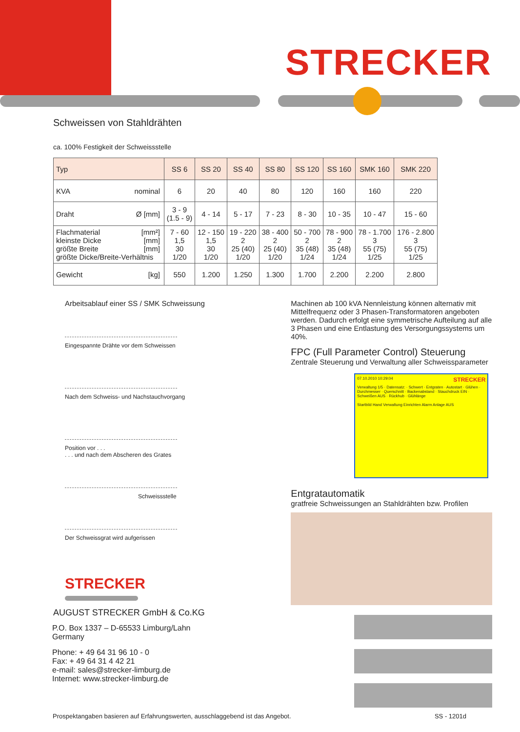STRECKER
Schweissen von Stahldrähten
ca. 100% Festigkeit der Schweissstelle
| Typ | SS 6 | SS 20 | SS 40 | SS 80 | SS 120 | SS 160 | SMK 160 | SMK 220 |
| --- | --- | --- | --- | --- | --- | --- | --- | --- |
| KVA nominal | 6 | 20 | 40 | 80 | 120 | 160 | 160 | 220 |
| Draht Ø [mm] | 3 - 9 (1.5 - 9) | 4 - 14 | 5 - 17 | 7 - 23 | 8 - 30 | 10 - 35 | 10 - 47 | 15 - 60 |
| Flachmaterial [mm²] kleinste Dicke [mm] größte Breite [mm] größte Dicke/Breite-Verhältnis | 7 - 60 1,5 30 1/20 | 12 - 150 1,5 30 1/20 | 19 - 220 2 25 (40) 1/20 | 38 - 400 2 25 (40) 1/20 | 50 - 700 2 35 (48) 1/24 | 78 - 900 2 35 (48) 1/24 | 78 - 1.700 3 55 (75) 1/25 | 176 - 2.800 3 55 (75) 1/25 |
| Gewicht [kg] | 550 | 1.200 | 1.250 | 1.300 | 1.700 | 2.200 | 2.200 | 2.800 |
Arbeitsablauf einer SS / SMK Schweissung
Eingespannte Drähte vor dem Schweissen
Nach dem Schweiss- und Nachstauchvorgang
Position vor . . .
. . . und nach dem Abscheren des Grates
Schweissstelle
Der Schweissgrat wird aufgerissen
STRECKER
AUGUST STRECKER GmbH & Co.KG
P.O. Box 1337 – D-65533 Limburg/Lahn
Germany
Phone: + 49 64 31 96 10 - 0
Fax: + 49 64 31 4 42 21
e-mail: sales@strecker-limburg.de
Internet: www.strecker-limburg.de
Machinen ab 100 kVA Nennleistung können alternativ mit Mittelfrequenz oder 3 Phasen-Transformatoren angeboten werden. Dadurch erfolgt eine symmetrische Aufteilung auf alle 3 Phasen und eine Entlastung des Versorgungssystems um 40%.
FPC (Full Parameter Control) Steuerung
Zentrale Steuerung und Verwaltung aller Schweissparameter
07.10.2010 10:29:04 STRECKER
Verwaltung 1/5 · Datensatz: · Schwert · Entgraten · Autostart · Glühen · Durchmesser · Querschnitt · Backenabstand · Stauchdruck EIN · Schweißen AUS · Rückhub · Glühlänge
Startbild Hand Verwaltung Einrichten Alarm Anlage AUS
Entgratautomatik
gratfreie Schweissungen an Stahldrähten bzw. Profilen
Prospektangaben basieren auf Erfahrungswerten, ausschlaggebend ist das Angebot. SS - 1201d